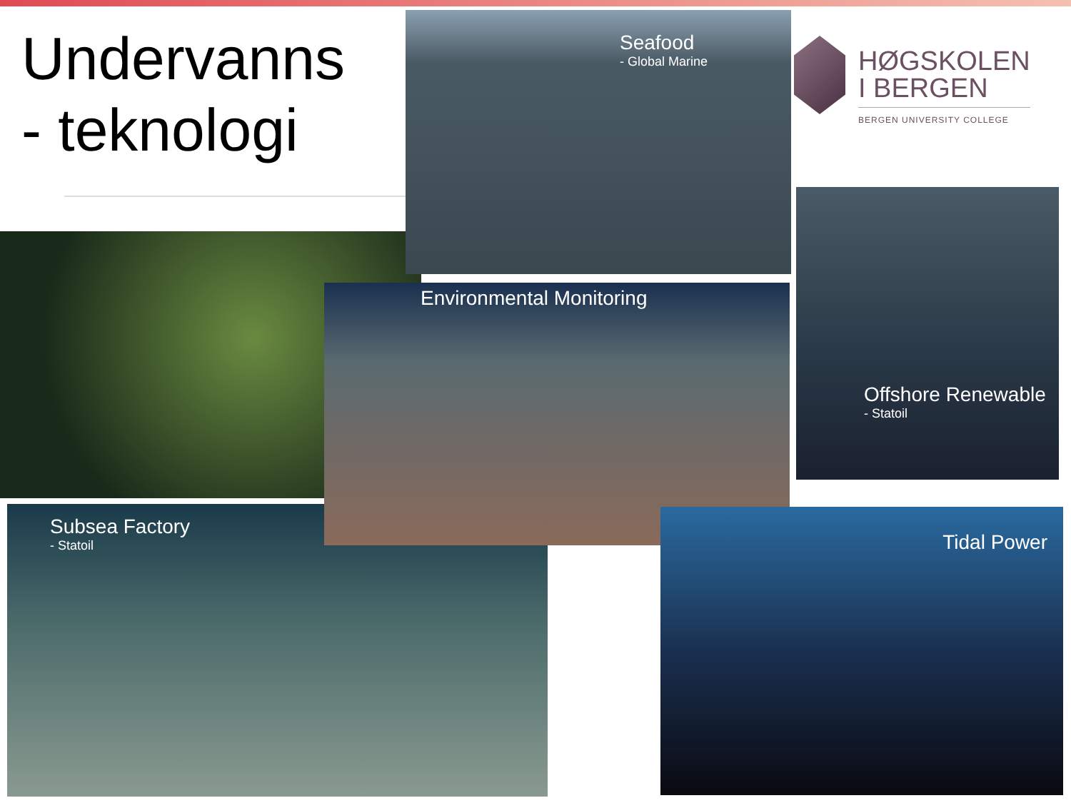Undervanns
- teknologi
Seafood
- Global Marine
HØGSKOLEN
I BERGEN
BERGEN UNIVERSITY COLLEGE
Offshore Renewable
- Statoil
Subsea Factory
- Statoil
Environmental Monitoring
Tidal Power